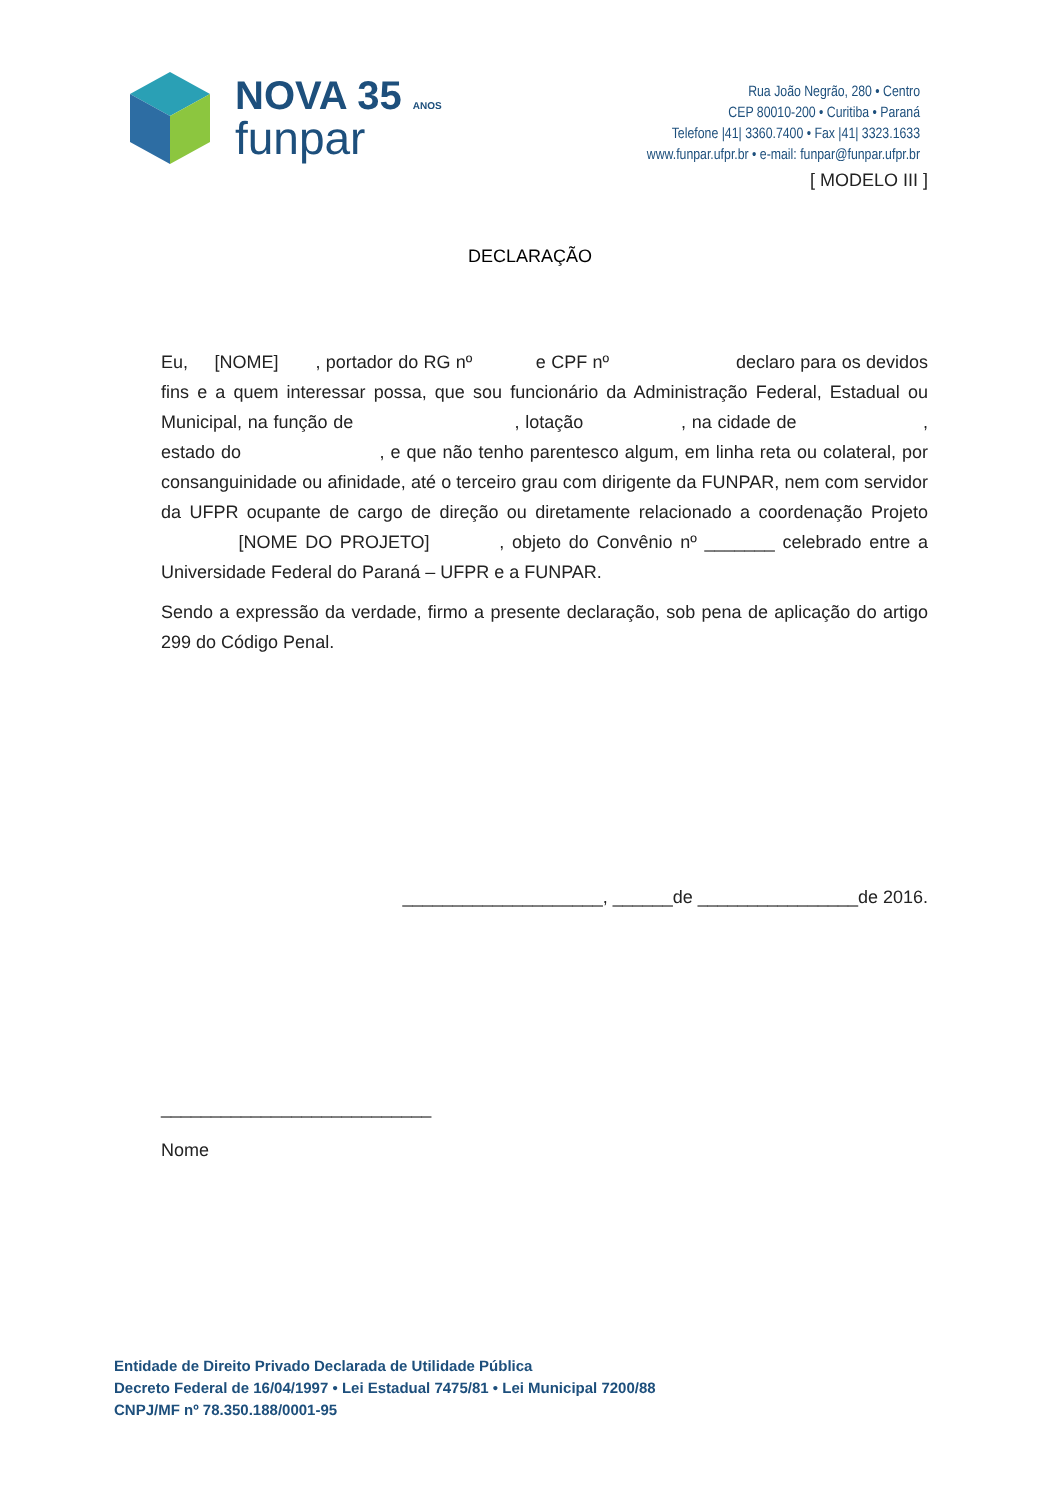NOVA 35 ANOS
funpar
Rua João Negrão, 280 • Centro
CEP 80010-200 • Curitiba • Paraná
Telefone |41| 3360.7400 • Fax |41| 3323.1633
www.funpar.ufpr.br • e-mail: funpar@funpar.ufpr.br
[ MODELO III ]
DECLARAÇÃO
Eu, [NOME] , portador do RG nº e CPF nº declaro para os devidos fins e a quem interessar possa, que sou funcionário da Administração Federal, Estadual ou Municipal, na função de , lotação , na cidade de , estado do , e que não tenho parentesco algum, em linha reta ou colateral, por consanguinidade ou afinidade, até o terceiro grau com dirigente da FUNPAR, nem com servidor da UFPR ocupante de cargo de direção ou diretamente relacionado a coordenação Projeto [NOME DO PROJETO] , objeto do Convênio nº _______ celebrado entre a Universidade Federal do Paraná – UFPR e a FUNPAR.
Sendo a expressão da verdade, firmo a presente declaração, sob pena de aplicação do artigo 299 do Código Penal.
____________________, ______de ________________de 2016.
___________________________
Nome
Entidade de Direito Privado Declarada de Utilidade Pública
Decreto Federal de 16/04/1997 • Lei Estadual 7475/81 • Lei Municipal 7200/88
CNPJ/MF nº 78.350.188/0001-95